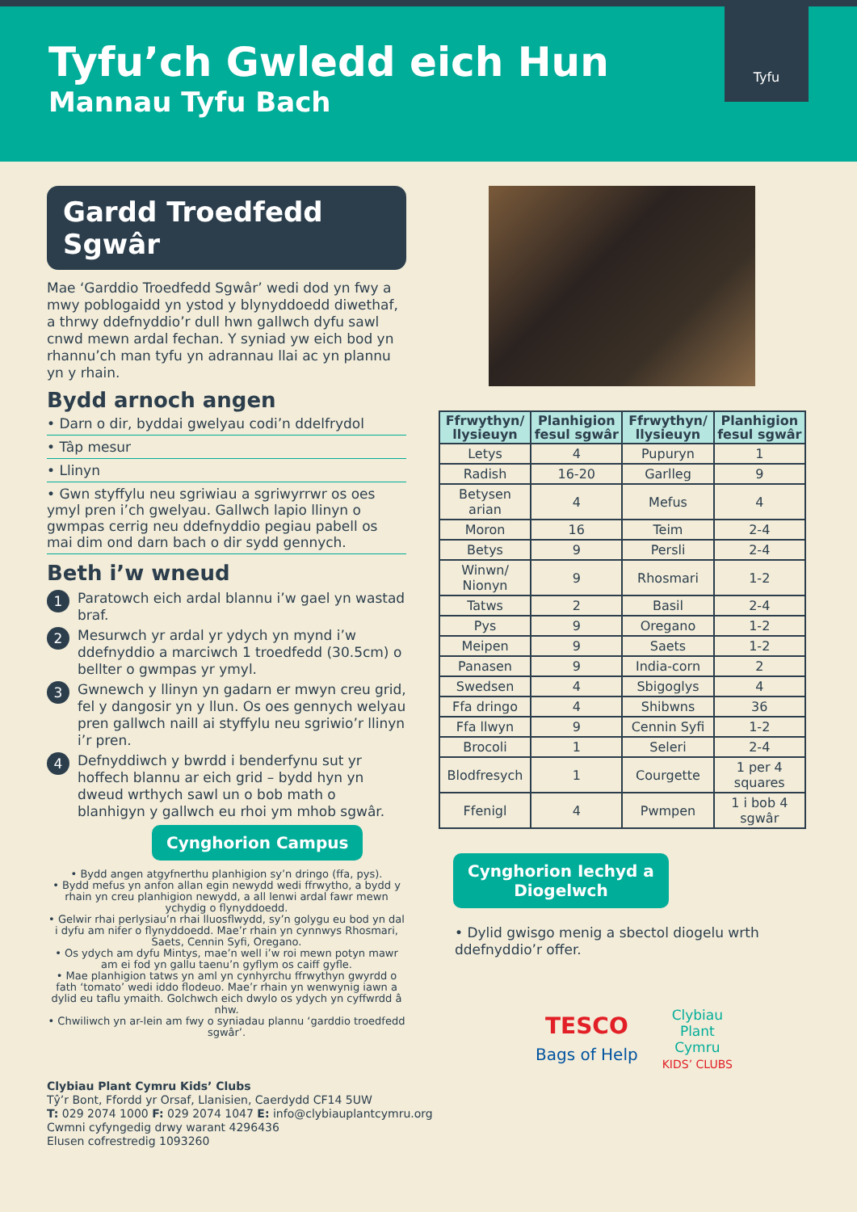Tyfu’ch Gwledd eich Hun
Mannau Tyfu Bach
Tyfu
Gardd Troedfedd Sgwâr
Mae ‘Garddio Troedfedd Sgwâr’ wedi dod yn fwy a mwy poblogaidd yn ystod y blynyddoedd diwethaf, a thrwy ddefnyddio’r dull hwn gallwch dyfu sawl cnwd mewn ardal fechan. Y syniad yw eich bod yn rhannu’ch man tyfu yn adrannau llai ac yn plannu yn y rhain.
Bydd arnoch angen
• Darn o dir, byddai gwelyau codi’n ddelfrydol
• Tâp mesur
• Llinyn
• Gwn styffylu neu sgriwiau a sgriwyrrwr os oes ymyl pren i’ch gwelyau. Gallwch lapio llinyn o gwmpas cerrig neu ddefnyddio pegiau pabell os mai dim ond darn bach o dir sydd gennych.
Beth i’w wneud
1 Paratowch eich ardal blannu i’w gael yn wastad braf.
2 Mesurwch yr ardal yr ydych yn mynd i’w ddefnyddio a marciwch 1 troedfedd (30.5cm) o bellter o gwmpas yr ymyl.
3 Gwnewch y llinyn yn gadarn er mwyn creu grid, fel y dangosir yn y llun. Os oes gennych welyau pren gallwch naill ai styffylu neu sgriwio’r llinyn i’r pren.
4 Defnyddiwch y bwrdd i benderfynu sut yr hoffech blannu ar eich grid – bydd hyn yn dweud wrthych sawl un o bob math o blanhigyn y gallwch eu rhoi ym mhob sgwâr.
Cynghorion Campus
• Bydd angen atgyfnerthu planhigion sy’n dringo (ffa, pys).
• Bydd mefus yn anfon allan egin newydd wedi ffrwytho, a bydd y rhain yn creu planhigion newydd, a all lenwi ardal fawr mewn ychydig o flynyddoedd.
• Gelwir rhai perlysiau’n rhai lluosflwydd, sy’n golygu eu bod yn dal i dyfu am nifer o flynyddoedd. Mae’r rhain yn cynnwys Rhosmari, Saets, Cennin Syfi, Oregano.
• Os ydych am dyfu Mintys, mae’n well i’w roi mewn potyn mawr am ei fod yn gallu taenu’n gyflym os caiff gyfle.
• Mae planhigion tatws yn aml yn cynhyrchu ffrwythyn gwyrdd o fath ‘tomato’ wedi iddo flodeuo. Mae’r rhain yn wenwynig iawn a dylid eu taflu ymaith. Golchwch eich dwylo os ydych yn cyffwrdd â nhw.
• Chwiliwch yn ar-lein am fwy o syniadau plannu ‘garddio troedfedd sgwâr’.
| Ffrwythyn/ llysieuyn | Planhigion fesul sgwâr | Ffrwythyn/ llysieuyn | Planhigion fesul sgwâr |
| --- | --- | --- | --- |
| Letys | 4 | Pupuryn | 1 |
| Radish | 16-20 | Garlleg | 9 |
| Betysen arian | 4 | Mefus | 4 |
| Moron | 16 | Teim | 2-4 |
| Betys | 9 | Persli | 2-4 |
| Winwn/ Nionyn | 9 | Rhosmari | 1-2 |
| Tatws | 2 | Basil | 2-4 |
| Pys | 9 | Oregano | 1-2 |
| Meipen | 9 | Saets | 1-2 |
| Panasen | 9 | India-corn | 2 |
| Swedsen | 4 | Sbigoglys | 4 |
| Ffa dringo | 4 | Shibwns | 36 |
| Ffa llwyn | 9 | Cennin Syfi | 1-2 |
| Brocoli | 1 | Seleri | 2-4 |
| Blodfresych | 1 | Courgette | 1 per 4 squares |
| Ffenigl | 4 | Pwmpen | 1 i bob 4 sgwâr |
Cynghorion Iechyd a
Diogelwch
• Dylid gwisgo menig a sbectol diogelu wrth ddefnyddio’r offer.
TESCO
Bags of Help
Clybiau
Plant
Cymru
KIDS’ CLUBS
Clybiau Plant Cymru Kids’ Clubs
Tŷ’r Bont, Ffordd yr Orsaf, Llanisien, Caerdydd CF14 5UW
T: 029 2074 1000 F: 029 2074 1047 E: info@clybiauplantcymru.org
Cwmni cyfyngedig drwy warant 4296436
Elusen cofrestredig 1093260